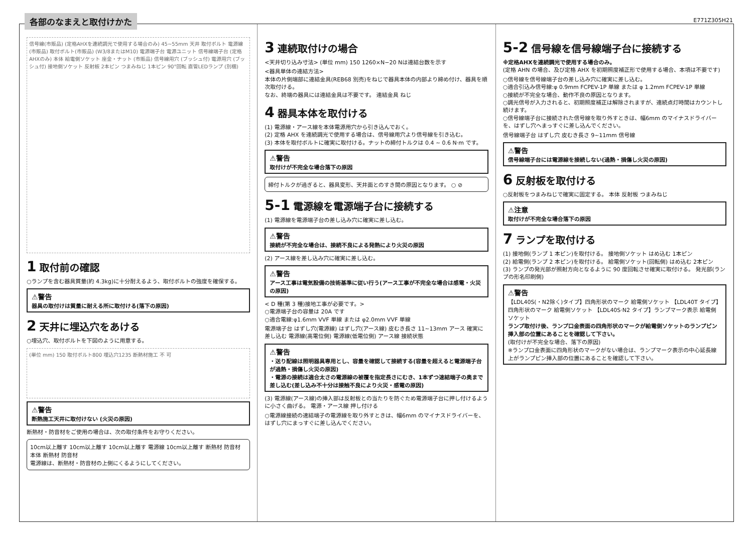E771Z305H21
各部のなまえと取付けかた
信号線(市販品) (定格AHXを連続調光で使用する場合のみ) 45~55mm 天井 取付ボルト 電源線(市販品) 取付ボルト(市販品) (W3/8またはM10) 電源端子台 電源ユニット 信号線端子台 (定格AHXのみ) 本体 給電側ソケット 座金・ナット (市販品) 信号線用穴 (ブッシュ付) 電源用穴 (ブッシュ付) 接地側ソケット 反射板 2本ピン つまみねじ 1本ピン 90°回転 直管LEDランプ (別梱)
1 取付前の確認
○ランプを含む器具質量(約 4.3kg)に十分耐えるよう、取付ボルトの強度を確保する。
⚠警告
器具の取付けは質量に耐える所に取付ける(落下の原因)
2 天井に埋込穴をあける
○埋込穴、取付ボルトを下図のように用意する。
(単位 mm) 150 取付ボルト800 埋込穴1235 断熱材施工 不 可
⚠警告
断熱施工天井に取付けない (火災の原因)
断熱材・防音材をご使用の場合は、次の取付条件をお守りください。
10cm以上離す 10cm以上離す 10cm以上離す 電源線 10cm以上離す 断熱材 防音材 本体 断熱材 防音材
電源線は、断熱材・防音材の上側にくるようにしてください。
3 連続取付けの場合
<天井切り込み寸法> (単位 mm) 150 1260×N−20 Nは連結台数を示す
<器具単体の連結方法>
本体の片側端部に連結金具(REB68 別売)をねじで器具本体の内部より締め付け、器具を順次取付ける。
なお、終端の器具には連結金具は不要です。 連結金具 ねじ
4 器具本体を取付ける
(1) 電源線・アース線を本体電源用穴から引き込んでおく。
(2) 定格 AHX を連続調光で使用する場合は、信号線用穴より信号線を引き込む。
(3) 本体を取付ボルトに確実に取付ける。ナットの締付トルクは 0.4 ~ 0.6 N·m です。
⚠警告
取付けが不完全な場合落下の原因
締付トルクが過ぎると、器具変形、天井面とのすき間の原因となります。 ○ ⊘
5-1 電源線を電源端子台に接続する
(1) 電源線を電源端子台の差し込み穴に確実に差し込む。
⚠警告
接続が不完全な場合は、接続不良による発熱により火災の原因
(2) アース線を差し込み穴に確実に差し込む。
⚠警告
アース工事は電気設備の技術基準に従い行う(アース工事が不完全な場合は感電・火災の原因)
< D 種(第 3 種)接地工事が必要です。>
○電源端子台の容量は 20A です
○適合電線:φ1.6mm VVF 単線 または φ2.0mm VVF 単線
電源端子台 はずし穴(電源線) はずし穴(アース線) 皮むき長さ 11~13mm アース 確実に差し込む 電源線(高電位側) 電源線(低電位側) アース線 接続状態
⚠警告
・送り配線は照明器具専用とし、容量を確認して接続する(容量を超えると電源端子台が過熱・損傷し火災の原因)
・電源の接続は適合太さの電源線の被覆を指定長さにむき、1本ずつ速結端子の奥まで差し込む(差し込み不十分は接触不良により火災・感電の原因)
(3) 電源線(アース線)の挿入部は反射板との当たりを防ぐため電源端子台に押し付けるように小さく曲げる。 電源・アース線 押し付ける
○電源線接続の速結端子の電源線を取り外すときは、幅6mm のマイナスドライバーを、はずし穴にまっすぐに差し込んでください。
5-2 信号線を信号線端子台に接続する
※定格AHXを連続調光で使用する場合のみ。
(定格 AHN の場合、及び定格 AHX を初期照度補正形で使用する場合、本項は不要です)
○信号線を信号線端子台の差し込み穴に確実に差し込む。
○適合引込み信号線:φ 0.9mm FCPEV-1P 単線 または φ 1.2mm FCPEV-1P 単線
○接続が不完全な場合、動作不良の原因となります。
○調光信号が入力されると、初期照度補正は解除されますが、連続点灯時間はカウントし続けます。
○信号線端子台に接続された信号線を取り外すときは、幅6mm のマイナスドライバーを、はずし穴へまっすぐに差し込んでください。
信号線端子台 はずし穴 皮むき長さ 9~11mm 信号線
⚠警告
信号線端子台には電源線を接続しない(過熱・損傷し火災の原因)
6 反射板を取付ける
○反射板をつまみねじで確実に固定する。 本体 反射板 つまみねじ
⚠注意
取付けが不完全な場合落下の原因
7 ランプを取付ける
(1) 接地側(ランプ 1 本ピン)を取付ける。 接地側ソケット はめ込む 1本ピン
(2) 給電側(ランプ 2 本ピン)を取付ける。 給電側ソケット(回転側) はめ込む 2本ピン
(3) ランプの発光部が照射方向となるように 90 度回転させ確実に取付ける。 発光部(ランプの形名印刷側)
⚠警告
【LDL40S(・N2除く)タイプ】四角形状のマーク 給電側ソケット 【LDL40T タイプ】四角形状のマーク 給電側ソケット 【LDL40S·N2 タイプ】ランプマーク表示 給電側ソケット
ランプ取付け後、ランプ口金表面の四角形状のマークが給電側ソケットのランプピン挿入部の位置にあることを確認して下さい。
(取付けが不完全な場合、落下の原因)
※ランプ口金表面に四角形状のマークがない場合は、ランプマーク表示の中心延長線上がランプピン挿入部の位置にあることを確認して下さい。